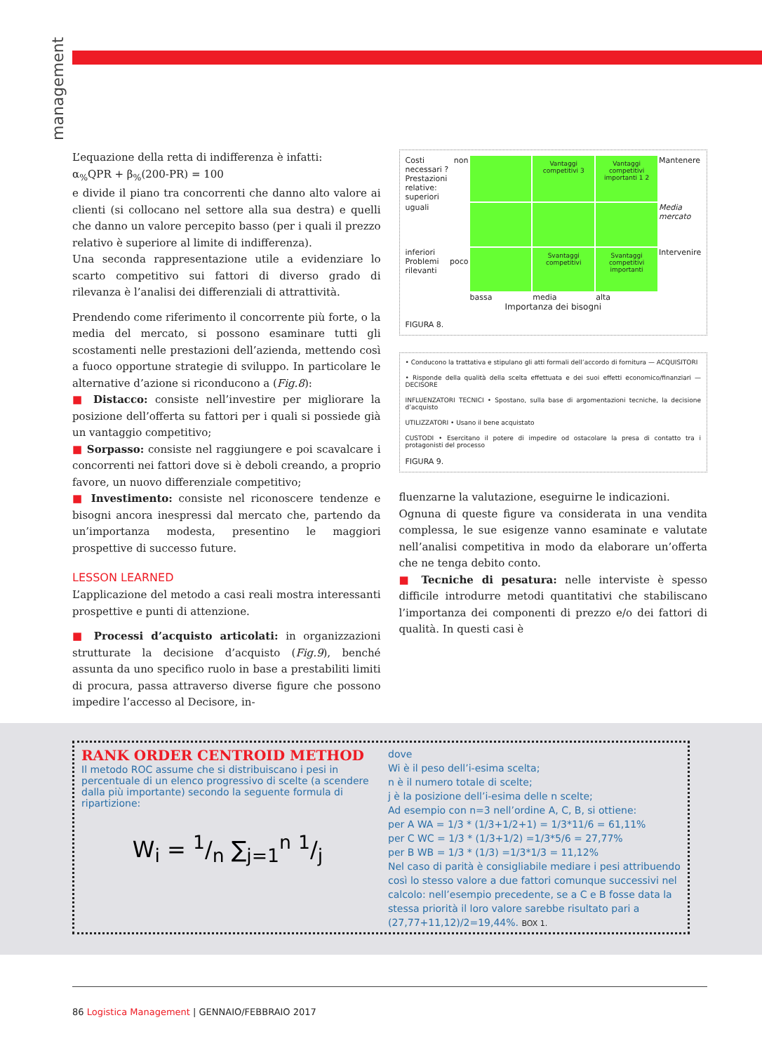management
L’equazione della retta di indifferenza è infatti:
α<sub>%</sub>QPR + β<sub>%</sub>(200-PR) = 100
e divide il piano tra concorrenti che danno alto valore ai clienti (si collocano nel settore alla sua destra) e quelli che danno un valore percepito basso (per i quali il prezzo relativo è superiore al limite di indifferenza).
Una seconda rappresentazione utile a evidenziare lo scarto competitivo sui fattori di diverso grado di rilevanza è l’analisi dei differenziali di attrattività.
Prendendo come riferimento il concorrente più forte, o la media del mercato, si possono esaminare tutti gli scostamenti nelle prestazioni dell’azienda, mettendo così a fuoco opportune strategie di sviluppo. In particolare le alternative d’azione si riconducono a (Fig.8):
■ Distacco: consiste nell’investire per migliorare la posizione dell’offerta su fattori per i quali si possiede già un vantaggio competitivo;
■ Sorpasso: consiste nel raggiungere e poi scavalcare i concorrenti nei fattori dove si è deboli creando, a proprio favore, un nuovo differenziale competitivo;
■ Investimento: consiste nel riconoscere tendenze e bisogni ancora inespressi dal mercato che, partendo da un’importanza modesta, presentino le maggiori prospettive di successo future.
LESSON LEARNED
L’applicazione del metodo a casi reali mostra interessanti prospettive e punti di attenzione.
■ Processi d’acquisto articolati: in organizzazioni strutturate la decisione d’acquisto (Fig.9), benché assunta da uno specifico ruolo in base a prestabiliti limiti di procura, passa attraverso diverse figure che possono impedire l’accesso al Decisore, in-
Costi non necessari ?
Prestazioni relative: superiori
Vantaggi competitivi 3
Vantaggi competitivi importanti 1 2
Mantenere
uguali
Media mercato
inferiori
Problemi poco rilevanti
Svantaggi competitivi
Svantaggi competitivi importanti
Intervenire
bassa
media
alta
Importanza dei bisogni
FIGURA 8.
• Conducono la trattativa e stipulano gli atti formali dell’accordo di fornitura — ACQUISITORI
• Risponde della qualità della scelta effettuata e dei suoi effetti economico/finanziari — DECISORE
INFLUENZATORI TECNICI • Spostano, sulla base di argomentazioni tecniche, la decisione d’acquisto
UTILIZZATORI • Usano il bene acquistato
CUSTODI • Esercitano il potere di impedire od ostacolare la presa di contatto tra i protagonisti del processo
FIGURA 9.
fluenzarne la valutazione, eseguirne le indicazioni.
Ognuna di queste figure va considerata in una vendita complessa, le sue esigenze vanno esaminate e valutate nell’analisi competitiva in modo da elaborare un’offerta che ne tenga debito conto.
■ Tecniche di pesatura: nelle interviste è spesso difficile introdurre metodi quantitativi che stabiliscano l’importanza dei componenti di prezzo e/o dei fattori di qualità. In questi casi è
RANK ORDER CENTROID METHOD
Il metodo ROC assume che si distribuiscano i pesi in percentuale di un elenco progressivo di scelte (a scendere dalla più importante) secondo la seguente formula di ripartizione:
W<sub>i</sub> = 1/n ∑<sub>j=1</sub><sup>n</sup> 1/j
dove
Wi è il peso dell’i-esima scelta;
n è il numero totale di scelte;
j è la posizione dell’i-esima delle n scelte;
Ad esempio con n=3 nell’ordine A, C, B, si ottiene:
per A WA = 1/3 * (1/3+1/2+1) = 1/3*11/6 = 61,11%
per C WC = 1/3 * (1/3+1/2) =1/3*5/6 = 27,77%
per B WB = 1/3 * (1/3) =1/3*1/3 = 11,12%
Nel caso di parità è consigliabile mediare i pesi attribuendo così lo stesso valore a due fattori comunque successivi nel calcolo: nell’esempio precedente, se a C e B fosse data la stessa priorità il loro valore sarebbe risultato pari a (27,77+11,12)/2=19,44%. BOX 1.
86 Logistica Management | GENNAIO/FEBBRAIO 2017